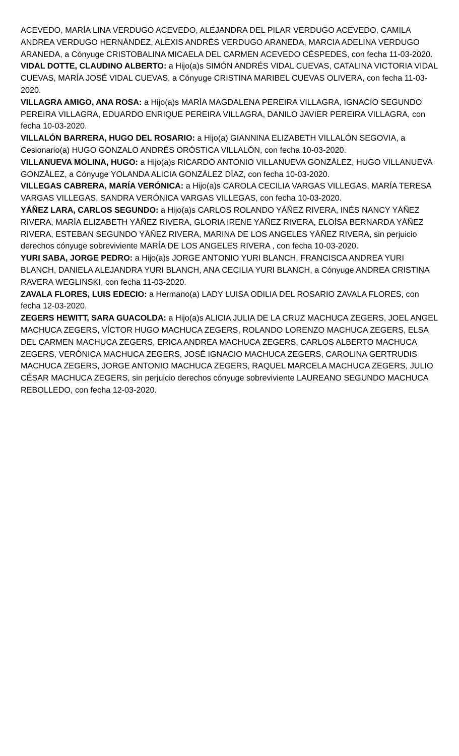ACEVEDO, MARÍA LINA VERDUGO ACEVEDO, ALEJANDRA DEL PILAR VERDUGO ACEVEDO, CAMILA ANDREA VERDUGO HERNÁNDEZ, ALEXIS ANDRÉS VERDUGO ARANEDA, MARCIA ADELINA VERDUGO ARANEDA, a Cónyuge CRISTOBALINA MICAELA DEL CARMEN ACEVEDO CÉSPEDES, con fecha 11-03-2020.
VIDAL DOTTE, CLAUDINO ALBERTO: a Hijo(a)s SIMÓN ANDRÉS VIDAL CUEVAS, CATALINA VICTORIA VIDAL CUEVAS, MARÍA JOSÉ VIDAL CUEVAS, a Cónyuge CRISTINA MARIBEL CUEVAS OLIVERA, con fecha 11-03-2020.
VILLAGRA AMIGO, ANA ROSA: a Hijo(a)s MARÍA MAGDALENA PEREIRA VILLAGRA, IGNACIO SEGUNDO PEREIRA VILLAGRA, EDUARDO ENRIQUE PEREIRA VILLAGRA, DANILO JAVIER PEREIRA VILLAGRA, con fecha 10-03-2020.
VILLALÓN BARRERA, HUGO DEL ROSARIO: a Hijo(a) GIANNINA ELIZABETH VILLALÓN SEGOVIA, a Cesionario(a) HUGO GONZALO ANDRÉS ORÓSTICA VILLALÓN, con fecha 10-03-2020.
VILLANUEVA MOLINA, HUGO: a Hijo(a)s RICARDO ANTONIO VILLANUEVA GONZÁLEZ, HUGO VILLANUEVA GONZÁLEZ, a Cónyuge YOLANDA ALICIA GONZÁLEZ DÍAZ, con fecha 10-03-2020.
VILLEGAS CABRERA, MARÍA VERÓNICA: a Hijo(a)s CAROLA CECILIA VARGAS VILLEGAS, MARÍA TERESA VARGAS VILLEGAS, SANDRA VERÓNICA VARGAS VILLEGAS, con fecha 10-03-2020.
YÁÑEZ LARA, CARLOS SEGUNDO: a Hijo(a)s CARLOS ROLANDO YÁÑEZ RIVERA, INÉS NANCY YÁÑEZ RIVERA, MARÍA ELIZABETH YÁÑEZ RIVERA, GLORIA IRENE YÁÑEZ RIVERA, ELOÍSA BERNARDA YÁÑEZ RIVERA, ESTEBAN SEGUNDO YÁÑEZ RIVERA, MARINA DE LOS ANGELES YÁÑEZ RIVERA, sin perjuicio derechos cónyuge sobreviviente MARÍA DE LOS ANGELES RIVERA , con fecha 10-03-2020.
YURI SABA, JORGE PEDRO: a Hijo(a)s JORGE ANTONIO YURI BLANCH, FRANCISCA ANDREA YURI BLANCH, DANIELA ALEJANDRA YURI BLANCH, ANA CECILIA YURI BLANCH, a Cónyuge ANDREA CRISTINA RAVERA WEGLINSKI, con fecha 11-03-2020.
ZAVALA FLORES, LUIS EDECIO: a Hermano(a) LADY LUISA ODILIA DEL ROSARIO ZAVALA FLORES, con fecha 12-03-2020.
ZEGERS HEWITT, SARA GUACOLDA: a Hijo(a)s ALICIA JULIA DE LA CRUZ MACHUCA ZEGERS, JOEL ANGEL MACHUCA ZEGERS, VÍCTOR HUGO MACHUCA ZEGERS, ROLANDO LORENZO MACHUCA ZEGERS, ELSA DEL CARMEN MACHUCA ZEGERS, ERICA ANDREA MACHUCA ZEGERS, CARLOS ALBERTO MACHUCA ZEGERS, VERÓNICA MACHUCA ZEGERS, JOSÉ IGNACIO MACHUCA ZEGERS, CAROLINA GERTRUDIS MACHUCA ZEGERS, JORGE ANTONIO MACHUCA ZEGERS, RAQUEL MARCELA MACHUCA ZEGERS, JULIO CÉSAR MACHUCA ZEGERS, sin perjuicio derechos cónyuge sobreviviente LAUREANO SEGUNDO MACHUCA REBOLLEDO, con fecha 12-03-2020.